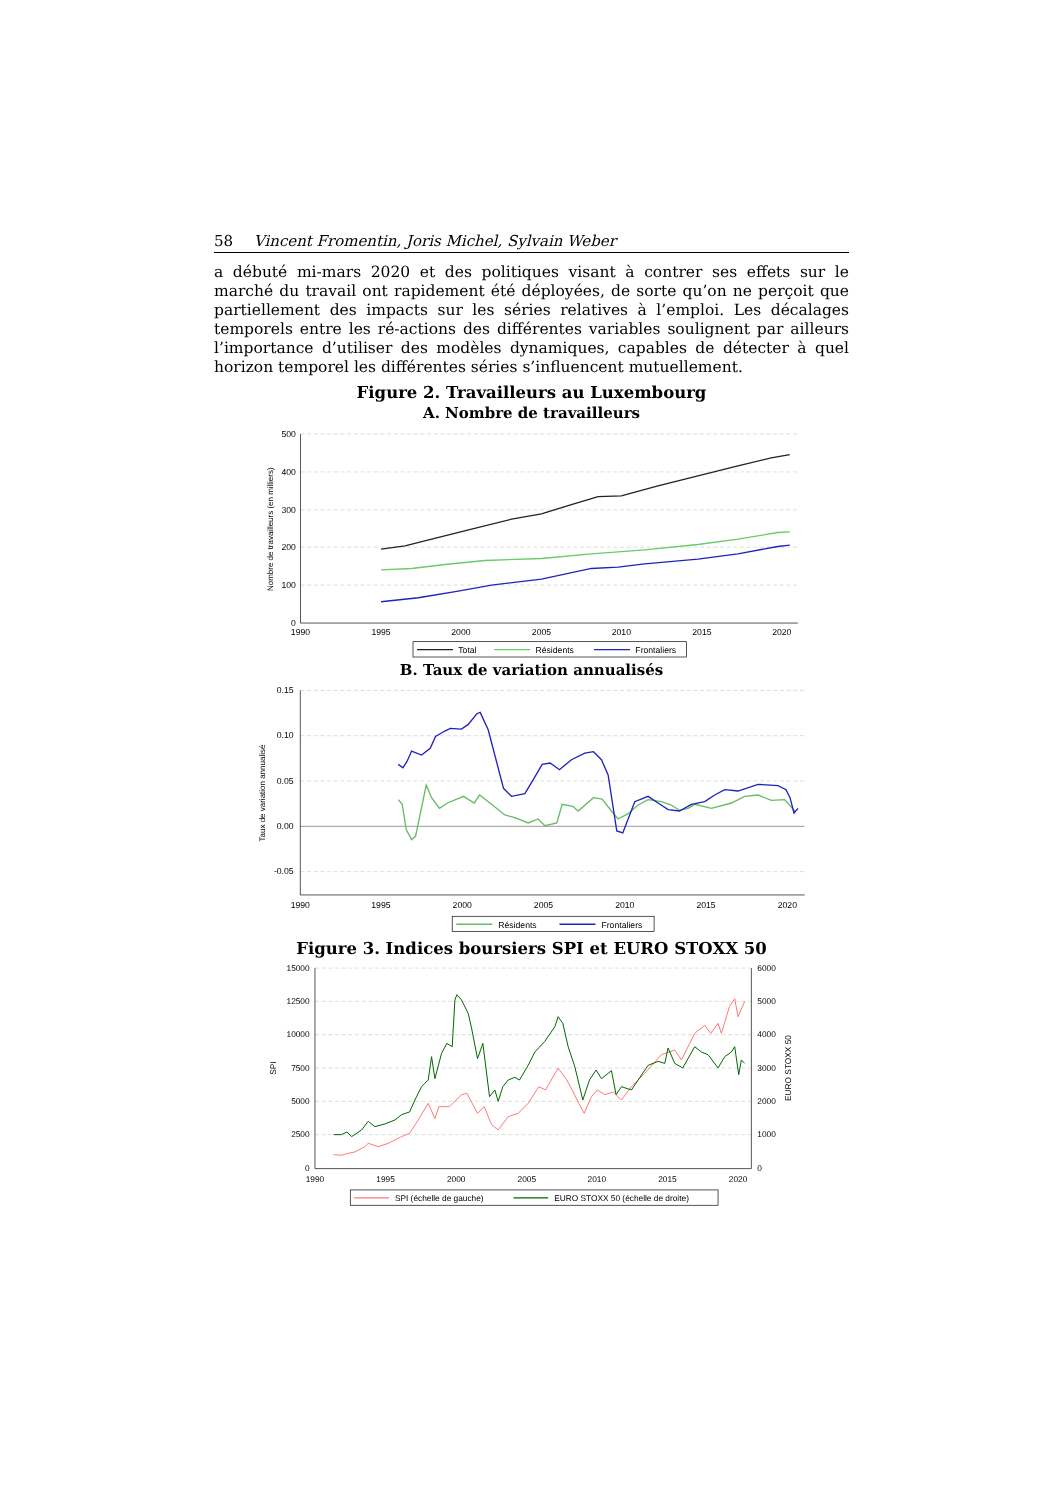58 Vincent Fromentin, Joris Michel, Sylvain Weber
a débuté mi-mars 2020 et des politiques visant à contrer ses effets sur le marché du travail ont rapidement été déployées, de sorte qu’on ne perçoit que partiellement des impacts sur les séries relatives à l’emploi. Les décalages temporels entre les ré-actions des différentes variables soulignent par ailleurs l’importance d’utiliser des modèles dynamiques, capables de détecter à quel horizon temporel les différentes séries s’influencent mutuellement.
Figure 2. Travailleurs au Luxembourg
A. Nombre de travailleurs
500
400
300
200
100
0
1990
1995
2000
2005
2010
2015
2020
Nombre de travailleurs (en milliers)
Total
Résidents
Frontaliers
B. Taux de variation annualisés
0.15
0.10
0.05
0.00
-0.05
1990
1995
2000
2005
2010
2015
2020
Taux de variation annualisé
Résidents
Frontaliers
Figure 3. Indices boursiers SPI et EURO STOXX 50
15000
12500
10000
7500
5000
2500
0
6000
5000
4000
3000
2000
1000
0
1990
1995
2000
2005
2010
2015
2020
SPI
EURO STOXX 50
SPI (échelle de gauche)
EURO STOXX 50 (échelle de droite)